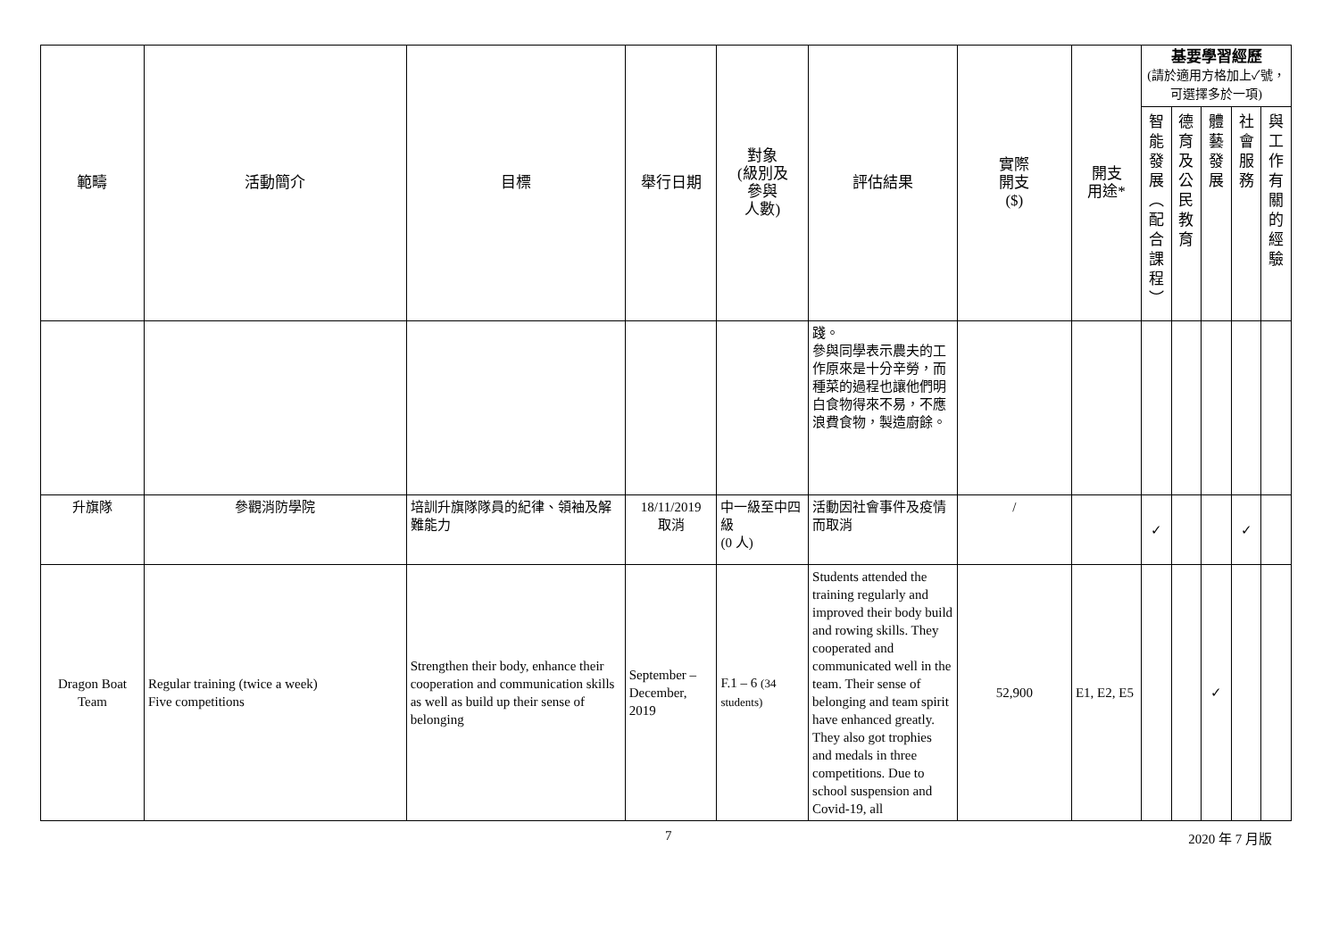| 範疇 | 活動簡介 | 目標 | 舉行日期 | 對象 (級別及 參與 人數) | 評估結果 | 實際 開支 ($) | 開支 用途* | 基要學習經歷 (請於適用方格加上✓號，可選擇多於一項) | | | | |
| --- | --- | --- | --- | --- | --- | --- | --- | --- | --- | --- | --- | --- |
| | | | | | | | | 智 能 發 展 ︵ 配 合 課 程 ︶ | 德 育 及 公 民 教 育 | 體 藝 發 展 | 社 會 服 務 | 與 工 作 有 關 的 經 驗 |
| | | | | | 踐。 參與同學表示農夫的工作原來是十分辛勞，而種菜的過程也讓他們明白食物得來不易，不應浪費食物，製造廚餘。 | | | | | | | |
| 升旗隊 | 參觀消防學院 | 培訓升旗隊隊員的紀律、領袖及解難能力 | 18/11/2019 取消 | 中一級至中四級 (0 人) | 活動因社會事件及疫情而取消 | / | | ✓ | | | ✓ | |
| Dragon Boat Team | Regular training (twice a week) Five competitions | Strengthen their body, enhance their cooperation and communication skills as well as build up their sense of belonging | September – December, 2019 | F.1 – 6 (34 students) | Students attended the training regularly and improved their body build and rowing skills. They cooperated and communicated well in the team. Their sense of belonging and team spirit have enhanced greatly. They also got trophies and medals in three competitions. Due to school suspension and Covid-19, all | 52,900 | E1, E2, E5 | | | ✓ | | |
7 2020 年 7 月版